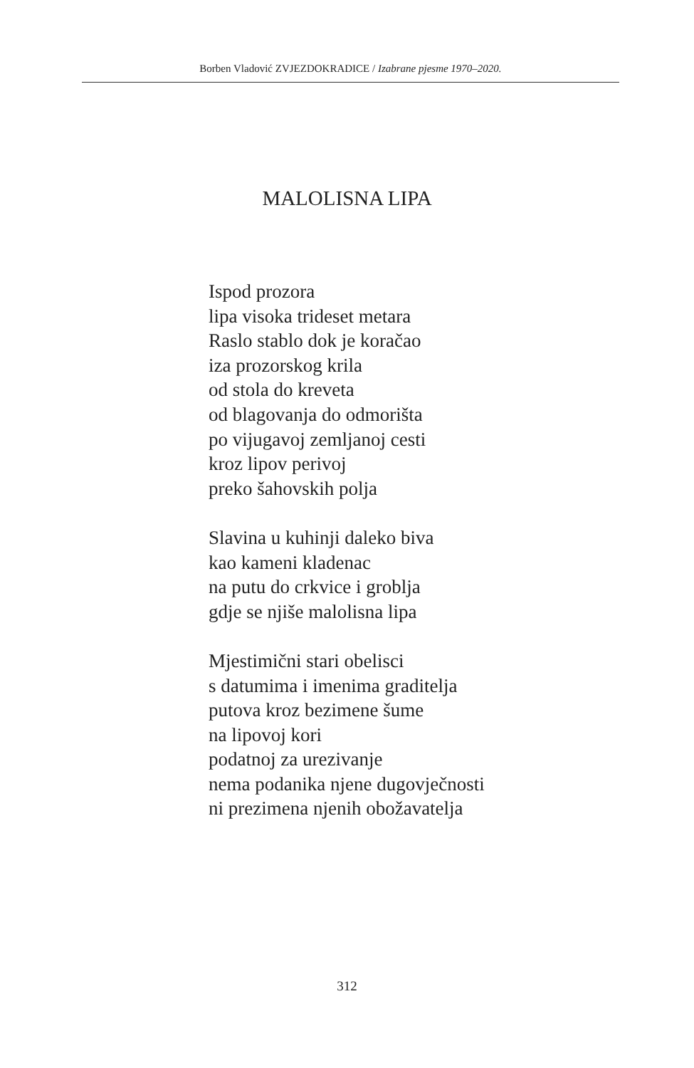Borben Vladović ZVJEZDOKRADICE / Izabrane pjesme 1970–2020.
MALOLISNA LIPA
Ispod prozora
lipa visoka trideset metara
Raslo stablo dok je koračao
iza prozorskog krila
od stola do kreveta
od blagovanja do odmorišta
po vijugavoj zemljanoj cesti
kroz lipov perivoj
preko šahovskih polja
Slavina u kuhinji daleko biva
kao kameni kladenac
na putu do crkvice i groblja
gdje se njiše malolisna lipa
Mjestimični stari obelisci
s datumima i imenima graditelja
putova kroz bezimene šume
na lipovoj kori
podatnoj za urezivanje
nema podanika njene dugovječnosti
ni prezimena njenih obožavatelja
312